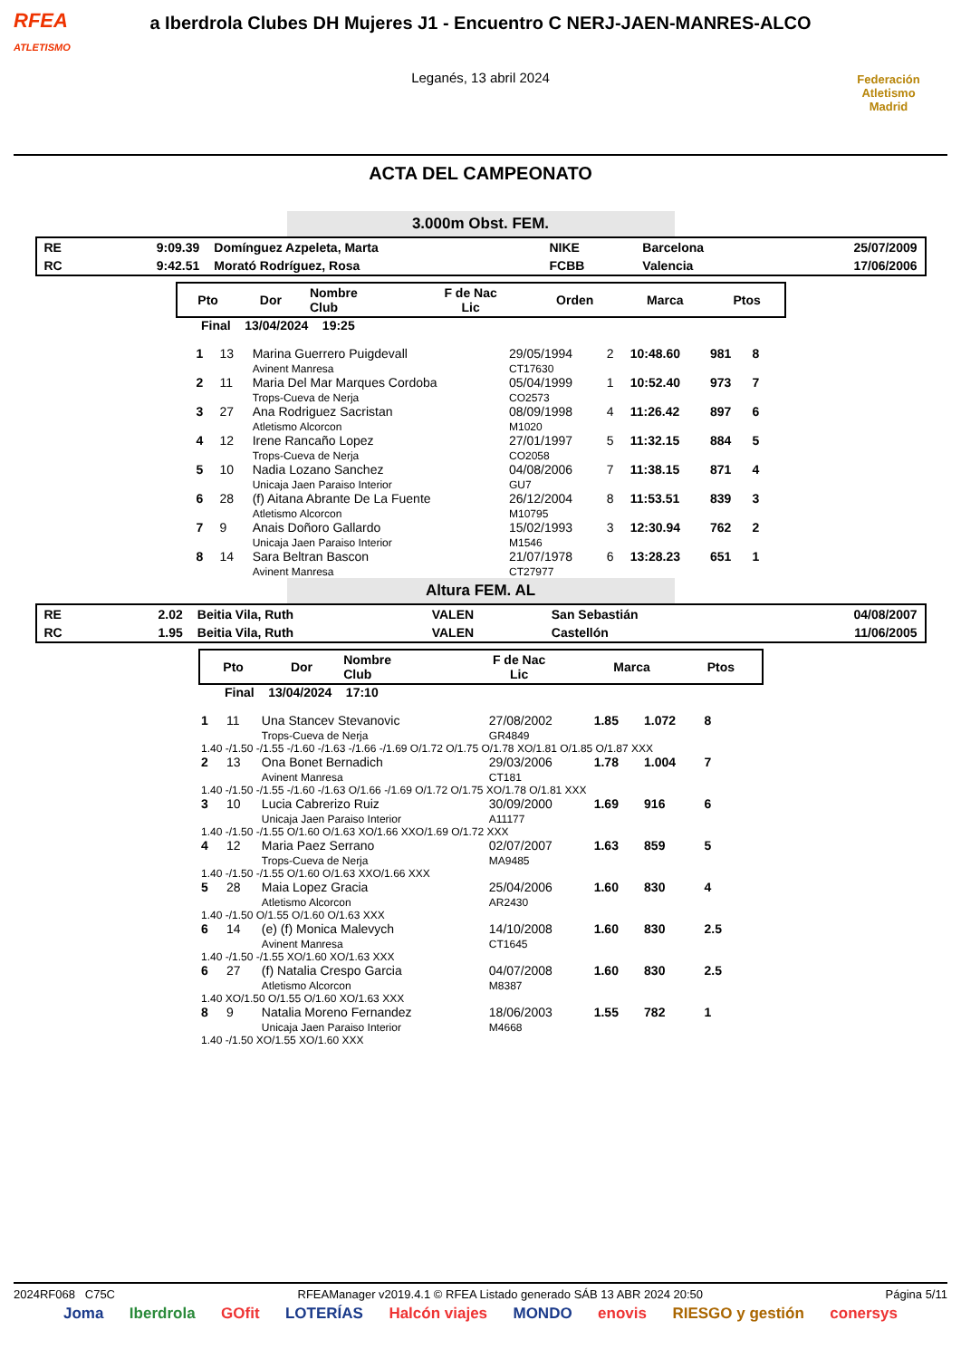RFEA
ATLETISMO
a Iberdrola Clubes DH Mujeres J1 - Encuentro C NERJ-JAEN-MANRES-ALCO
Leganés, 13 abril 2024
Federación Atletismo
Madrid
ACTA DEL CAMPEONATO
3.000m Obst. FEM.
| RE | 9:09.39 | Domínguez Azpeleta, Marta | NIKE | Barcelona | 25/07/2009 |
| RC | 9:42.51 | Morató Rodríguez, Rosa | FCBB | Valencia | 17/06/2006 |
| Pto | Dor | Nombre Club | F de Nac Lic | Orden | Marca | Ptos |
| --- | --- | --- | --- | --- | --- | --- |
Final 13/04/2024 19:25
| 1 | 13 | Marina Guerrero Puigdevall Avinent Manresa | 29/05/1994 CT17630 | 2 | 10:48.60 | 981 | 8 |
| 2 | 11 | Maria Del Mar Marques Cordoba Trops-Cueva de Nerja | 05/04/1999 CO2573 | 1 | 10:52.40 | 973 | 7 |
| 3 | 27 | Ana Rodriguez Sacristan Atletismo Alcorcon | 08/09/1998 M1020 | 4 | 11:26.42 | 897 | 6 |
| 4 | 12 | Irene Rancaño Lopez Trops-Cueva de Nerja | 27/01/1997 CO2058 | 5 | 11:32.15 | 884 | 5 |
| 5 | 10 | Nadia Lozano Sanchez Unicaja Jaen Paraiso Interior | 04/08/2006 GU7 | 7 | 11:38.15 | 871 | 4 |
| 6 | 28 | (f) Aitana Abrante De La Fuente Atletismo Alcorcon | 26/12/2004 M10795 | 8 | 11:53.51 | 839 | 3 |
| 7 | 9 | Anais Doñoro Gallardo Unicaja Jaen Paraiso Interior | 15/02/1993 M1546 | 3 | 12:30.94 | 762 | 2 |
| 8 | 14 | Sara Beltran Bascon Avinent Manresa | 21/07/1978 CT27977 | 6 | 13:28.23 | 651 | 1 |
Altura FEM. AL
| RE | 2.02 | Beitia Vila, Ruth | VALEN | San Sebastián | 04/08/2007 |
| RC | 1.95 | Beitia Vila, Ruth | VALEN | Castellón | 11/06/2005 |
| Pto | Dor | Nombre Club | F de Nac Lic | Marca | Ptos |
| --- | --- | --- | --- | --- | --- |
Final 13/04/2024 17:10
| 1 | 11 | Una Stancev Stevanovic Trops-Cueva de Nerja | 27/08/2002 GR4849 | 1.85 | 1.072 | 8 |
| 1.40 -/1.50 -/1.55 -/1.60 -/1.63 -/1.66 -/1.69 O/1.72 O/1.75 O/1.78 XO/1.81 O/1.85 O/1.87 XXX | | | | | | |
| 2 | 13 | Ona Bonet Bernadich Avinent Manresa | 29/03/2006 CT181 | 1.78 | 1.004 | 7 |
| 1.40 -/1.50 -/1.55 -/1.60 -/1.63 O/1.66 -/1.69 O/1.72 O/1.75 XO/1.78 O/1.81 XXX | | | | | | |
| 3 | 10 | Lucia Cabrerizo Ruiz Unicaja Jaen Paraiso Interior | 30/09/2000 A11177 | 1.69 | 916 | 6 |
| 1.40 -/1.50 -/1.55 O/1.60 O/1.63 XO/1.66 XXO/1.69 O/1.72 XXX | | | | | | |
| 4 | 12 | Maria Paez Serrano Trops-Cueva de Nerja | 02/07/2007 MA9485 | 1.63 | 859 | 5 |
| 1.40 -/1.50 -/1.55 O/1.60 O/1.63 XXO/1.66 XXX | | | | | | |
| 5 | 28 | Maia Lopez Gracia Atletismo Alcorcon | 25/04/2006 AR2430 | 1.60 | 830 | 4 |
| 1.40 -/1.50 O/1.55 O/1.60 O/1.63 XXX | | | | | | |
| 6 | 14 | (e) (f) Monica Malevych Avinent Manresa | 14/10/2008 CT1645 | 1.60 | 830 | 2.5 |
| 1.40 -/1.50 -/1.55 XO/1.60 XO/1.63 XXX | | | | | | |
| 6 | 27 | (f) Natalia Crespo Garcia Atletismo Alcorcon | 04/07/2008 M8387 | 1.60 | 830 | 2.5 |
| 1.40 XO/1.50 O/1.55 O/1.60 XO/1.63 XXX | | | | | | |
| 8 | 9 | Natalia Moreno Fernandez Unicaja Jaen Paraiso Interior | 18/06/2003 M4668 | 1.55 | 782 | 1 |
| 1.40 -/1.50 XO/1.55 XO/1.60 XXX | | | | | | |
2024RF068 C75C RFEAManager v2019.4.1 © RFEA Listado generado SÁB 13 ABR 2024 20:50 Página 5/11
Joma Iberdrola GOfit LOTERÍAS Halcón viajes MONDO enovis RIESGO y gestión conersys